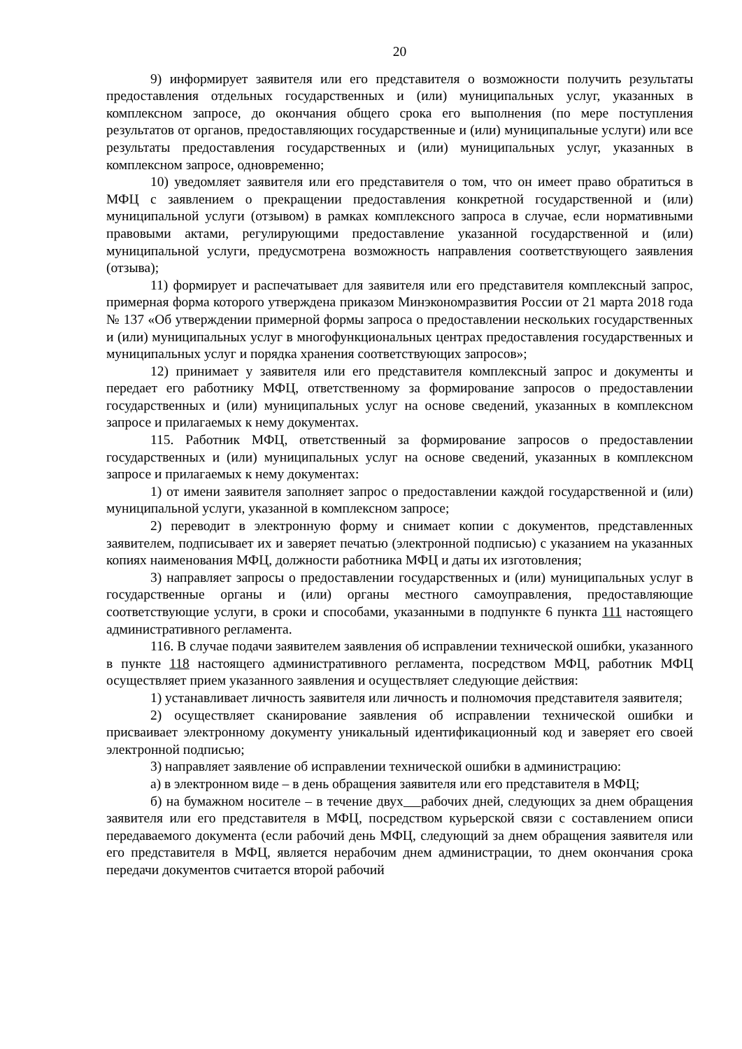20
9) информирует заявителя или его представителя о возможности получить результаты предоставления отдельных государственных и (или) муниципальных услуг, указанных в комплексном запросе, до окончания общего срока его выполнения (по мере поступления результатов от органов, предоставляющих государственные и (или) муниципальные услуги) или все результаты предоставления государственных и (или) муниципальных услуг, указанных в комплексном запросе, одновременно;
10) уведомляет заявителя или его представителя о том, что он имеет право обратиться в МФЦ с заявлением о прекращении предоставления конкретной государственной и (или) муниципальной услуги (отзывом) в рамках комплексного запроса в случае, если нормативными правовыми актами, регулирующими предоставление указанной государственной и (или) муниципальной услуги, предусмотрена возможность направления соответствующего заявления (отзыва);
11) формирует и распечатывает для заявителя или его представителя комплексный запрос, примерная форма которого утверждена приказом Минэкономразвития России от 21 марта 2018 года № 137 «Об утверждении примерной формы запроса о предоставлении нескольких государственных и (или) муниципальных услуг в многофункциональных центрах предоставления государственных и муниципальных услуг и порядка хранения соответствующих запросов»;
12) принимает у заявителя или его представителя комплексный запрос и документы и передает его работнику МФЦ, ответственному за формирование запросов о предоставлении государственных и (или) муниципальных услуг на основе сведений, указанных в комплексном запросе и прилагаемых к нему документах.
115. Работник МФЦ, ответственный за формирование запросов о предоставлении государственных и (или) муниципальных услуг на основе сведений, указанных в комплексном запросе и прилагаемых к нему документах:
1) от имени заявителя заполняет запрос о предоставлении каждой государственной и (или) муниципальной услуги, указанной в комплексном запросе;
2) переводит в электронную форму и снимает копии с документов, представленных заявителем, подписывает их и заверяет печатью (электронной подписью) с указанием на указанных копиях наименования МФЦ, должности работника МФЦ и даты их изготовления;
3) направляет запросы о предоставлении государственных и (или) муниципальных услуг в государственные органы и (или) органы местного самоуправления, предоставляющие соответствующие услуги, в сроки и способами, указанными в подпункте 6 пункта 111 настоящего административного регламента.
116. В случае подачи заявителем заявления об исправлении технической ошибки, указанного в пункте 118 настоящего административного регламента, посредством МФЦ, работник МФЦ осуществляет прием указанного заявления и осуществляет следующие действия:
1) устанавливает личность заявителя или личность и полномочия представителя заявителя;
2) осуществляет сканирование заявления об исправлении технической ошибки и присваивает электронному документу уникальный идентификационный код и заверяет его своей электронной подписью;
3) направляет заявление об исправлении технической ошибки в администрацию:
а) в электронном виде – в день обращения заявителя или его представителя в МФЦ;
б) на бумажном носителе – в течение двух рабочих дней, следующих за днем обращения заявителя или его представителя в МФЦ, посредством курьерской связи с составлением описи передаваемого документа (если рабочий день МФЦ, следующий за днем обращения заявителя или его представителя в МФЦ, является нерабочим днем администрации, то днем окончания срока передачи документов считается второй рабочий